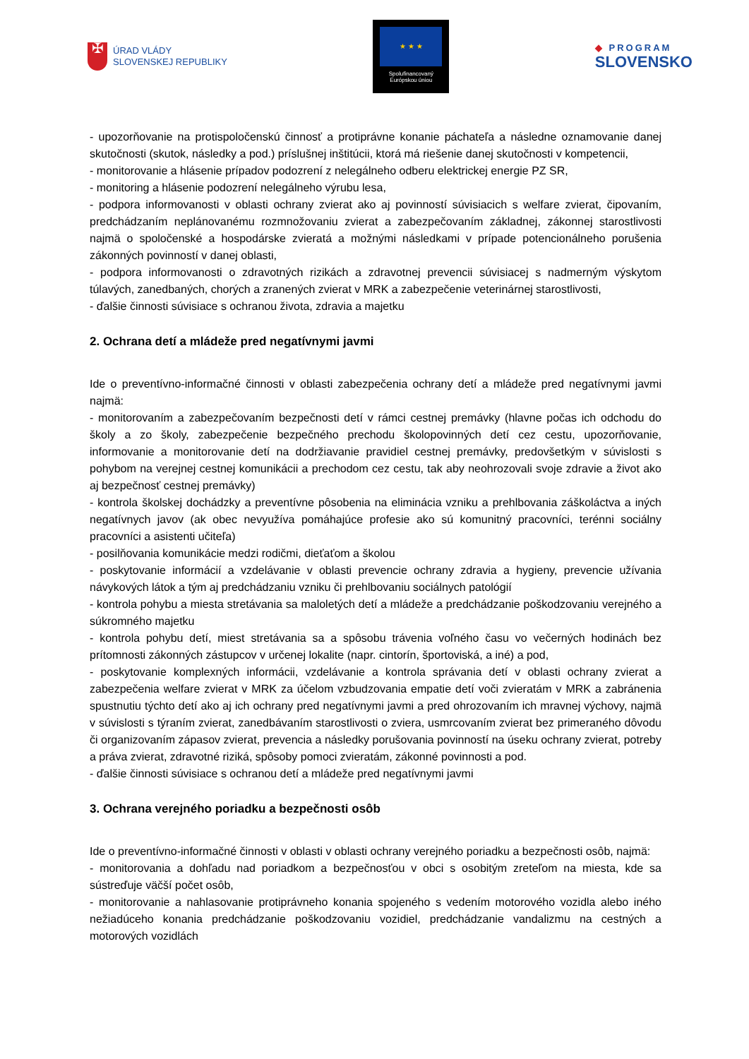✠
ÚRAD VLÁDY
SLOVENSKEJ REPUBLIKY
★ ★ ★
Spolufinancovaný
Európskou úniou
◆ PROGRAM
SLOVENSKO
- upozorňovanie na protispoločenskú činnosť a protiprávne konanie páchateľa a následne oznamovanie danej skutočnosti (skutok, následky a pod.) príslušnej inštitúcii, ktorá má riešenie danej skutočnosti v kompetencii,
- monitorovanie a hlásenie prípadov podozrení z nelegálneho odberu elektrickej energie PZ SR,
- monitoring a hlásenie podozrení nelegálneho výrubu lesa,
- podpora informovanosti v oblasti ochrany zvierat ako aj povinností súvisiacich s welfare zvierat, čipovaním, predchádzaním neplánovanému rozmnožovaniu zvierat a zabezpečovaním základnej, zákonnej starostlivosti najmä o spoločenské a hospodárske zvieratá a možnými následkami v prípade potencionálneho porušenia zákonných povinností v danej oblasti,
- podpora informovanosti o zdravotných rizikách a zdravotnej prevencii súvisiacej s nadmerným výskytom túlavých, zanedbaných, chorých a zranených zvierat v MRK a zabezpečenie veterinárnej starostlivosti,
- ďalšie činnosti súvisiace s ochranou života, zdravia a majetku
2. Ochrana detí a mládeže pred negatívnymi javmi
Ide o preventívno-informačné činnosti v oblasti zabezpečenia ochrany detí a mládeže pred negatívnymi javmi najmä:
- monitorovaním a zabezpečovaním bezpečnosti detí v rámci cestnej premávky (hlavne počas ich odchodu do školy a zo školy, zabezpečenie bezpečného prechodu školopovinných detí cez cestu, upozorňovanie, informovanie a monitorovanie detí na dodržiavanie pravidiel cestnej premávky, predovšetkým v súvislosti s pohybom na verejnej cestnej komunikácii a prechodom cez cestu, tak aby neohrozovali svoje zdravie a život ako aj bezpečnosť cestnej premávky)
- kontrola školskej dochádzky a preventívne pôsobenia na eliminácia vzniku a prehlbovania záškoláctva a iných negatívnych javov (ak obec nevyužíva pomáhajúce profesie ako sú komunitný pracovníci, terénni sociálny pracovníci a asistenti učiteľa)
- posilňovania komunikácie medzi rodičmi, dieťaťom a školou
- poskytovanie informácií a vzdelávanie v oblasti prevencie ochrany zdravia a hygieny, prevencie užívania návykových látok a tým aj predchádzaniu vzniku či prehlbovaniu sociálnych patológií
- kontrola pohybu a miesta stretávania sa maloletých detí a mládeže a predchádzanie poškodzovaniu verejného a súkromného majetku
- kontrola pohybu detí, miest stretávania sa a spôsobu trávenia voľného času vo večerných hodinách bez prítomnosti zákonných zástupcov v určenej lokalite (napr. cintorín, športoviská, a iné) a pod,
- poskytovanie komplexných informácii, vzdelávanie a kontrola správania detí v oblasti ochrany zvierat a zabezpečenia welfare zvierat v MRK za účelom vzbudzovania empatie detí voči zvieratám v MRK a zabránenia spustnutiu týchto detí ako aj ich ochrany pred negatívnymi javmi a pred ohrozovaním ich mravnej výchovy, najmä v súvislosti s týraním zvierat, zanedbávaním starostlivosti o zviera, usmrcovaním zvierat bez primeraného dôvodu či organizovaním zápasov zvierat, prevencia a následky porušovania povinností na úseku ochrany zvierat, potreby a práva zvierat, zdravotné riziká, spôsoby pomoci zvieratám, zákonné povinnosti a pod.
- ďalšie činnosti súvisiace s ochranou detí a mládeže pred negatívnymi javmi
3. Ochrana verejného poriadku a bezpečnosti osôb
Ide o preventívno-informačné činnosti v oblasti v oblasti ochrany verejného poriadku a bezpečnosti osôb, najmä:
- monitorovania a dohľadu nad poriadkom a bezpečnosťou v obci s osobitým zreteľom na miesta, kde sa sústreďuje väčší počet osôb,
- monitorovanie a nahlasovanie protiprávneho konania spojeného s vedením motorového vozidla alebo iného nežiadúceho konania predchádzanie poškodzovaniu vozidiel, predchádzanie vandalizmu na cestných a motorových vozidlách